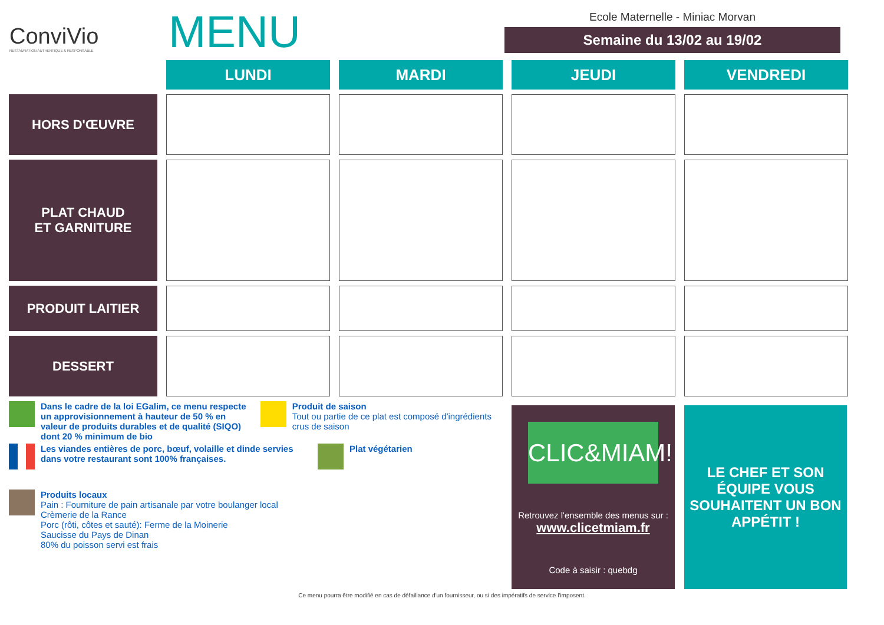ConviVio
RESTAURATION AUTHENTIQUE & RESPONSABLE
MENU
Ecole Maternelle - Miniac Morvan
Semaine du 13/02 au 19/02
| | LUNDI | MARDI | JEUDI | VENDREDI |
| --- | --- | --- | --- | --- |
| HORS D'ŒUVRE | | | | |
| PLAT CHAUD ET GARNITURE | | | | |
| PRODUIT LAITIER | | | | |
| DESSERT | | | | |
Dans le cadre de la loi EGalim, ce menu respecte un approvisionnement à hauteur de 50 % en valeur de produits durables et de qualité (SIQO) dont 20 % minimum de bio
Produit de saison
Tout ou partie de ce plat est composé d'ingrédients crus de saison
Les viandes entières de porc, bœuf, volaille et dinde servies dans votre restaurant sont 100% françaises.
Plat végétarien
Produits locaux
Pain : Fourniture de pain artisanale par votre boulanger local
Crèmerie de la Rance
Porc (rôti, côtes et sauté): Ferme de la Moinerie
Saucisse du Pays de Dinan
80% du poisson servi est frais
CLIC&MIAM!
Retrouvez l'ensemble des menus sur :
www.clicetmiam.fr
Code à saisir : quebdg
LE CHEF ET SON ÉQUIPE VOUS SOUHAITENT UN BON APPÉTIT !
Ce menu pourra être modifié en cas de défaillance d'un fournisseur, ou si des impératifs de service l'imposent.